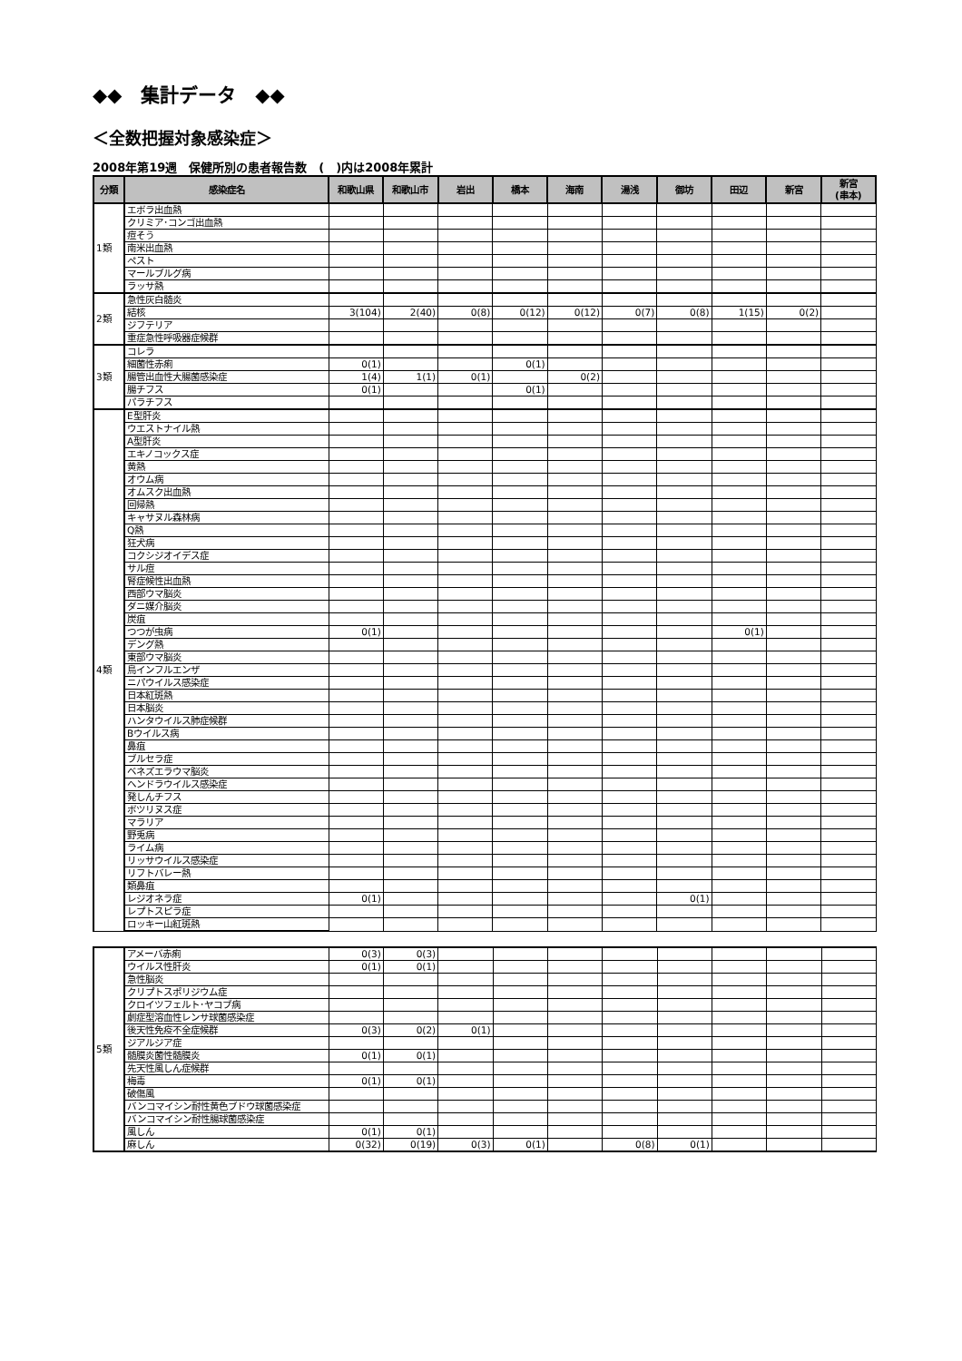◆◆　集計データ　◆◆
＜全数把握対象感染症＞
2008年第19週　保健所別の患者報告数　(　)内は2008年累計
| 分類 | 感染症名 | 和歌山県 | 和歌山市 | 岩出 | 橋本 | 海南 | 湯浅 | 御坊 | 田辺 | 新宮 | 新宮 (串本) |
| --- | --- | --- | --- | --- | --- | --- | --- | --- | --- | --- | --- |
| 1類 | エボラ出血熱 | | | | | | | | | | |
| | クリミア･コンゴ出血熱 | | | | | | | | | | |
| | 痘そう | | | | | | | | | | |
| | 南米出血熱 | | | | | | | | | | |
| | ペスト | | | | | | | | | | |
| | マールブルグ病 | | | | | | | | | | |
| | ラッサ熱 | | | | | | | | | | |
| 2類 | 急性灰白髄炎 | | | | | | | | | | |
| | 結核 | 3(104) | 2(40) | 0(8) | 0(12) | 0(12) | 0(7) | 0(8) | 1(15) | 0(2) | |
| | ジフテリア | | | | | | | | | | |
| | 重症急性呼吸器症候群 | | | | | | | | | | |
| 3類 | コレラ | | | | | | | | | | |
| | 細菌性赤痢 | 0(1) | | | 0(1) | | | | | | |
| | 腸管出血性大腸菌感染症 | 1(4) | 1(1) | 0(1) | | 0(2) | | | | | |
| | 腸チフス | 0(1) | | | 0(1) | | | | | | |
| | パラチフス | | | | | | | | | | |
| 4類 | E型肝炎 | | | | | | | | | | |
| | ウエストナイル熱 | | | | | | | | | | |
| | A型肝炎 | | | | | | | | | | |
| | エキノコックス症 | | | | | | | | | | |
| | 黄熱 | | | | | | | | | | |
| | オウム病 | | | | | | | | | | |
| | オムスク出血熱 | | | | | | | | | | |
| | 回帰熱 | | | | | | | | | | |
| | キャサヌル森林病 | | | | | | | | | | |
| | Q熱 | | | | | | | | | | |
| | 狂犬病 | | | | | | | | | | |
| | コクシジオイデス症 | | | | | | | | | | |
| | サル痘 | | | | | | | | | | |
| | 腎症候性出血熱 | | | | | | | | | | |
| | 西部ウマ脳炎 | | | | | | | | | | |
| | ダニ媒介脳炎 | | | | | | | | | | |
| | 炭疽 | | | | | | | | | | |
| | つつが虫病 | 0(1) | | | | | | | 0(1) | | |
| | デング熱 | | | | | | | | | | |
| | 東部ウマ脳炎 | | | | | | | | | | |
| | 鳥インフルエンザ | | | | | | | | | | |
| | ニパウイルス感染症 | | | | | | | | | | |
| | 日本紅斑熱 | | | | | | | | | | |
| | 日本脳炎 | | | | | | | | | | |
| | ハンタウイルス肺症候群 | | | | | | | | | | |
| | Bウイルス病 | | | | | | | | | | |
| | 鼻疽 | | | | | | | | | | |
| | ブルセラ症 | | | | | | | | | | |
| | ベネズエラウマ脳炎 | | | | | | | | | | |
| | ヘンドラウイルス感染症 | | | | | | | | | | |
| | 発しんチフス | | | | | | | | | | |
| | ボツリヌス症 | | | | | | | | | | |
| | マラリア | | | | | | | | | | |
| | 野兎病 | | | | | | | | | | |
| | ライム病 | | | | | | | | | | |
| | リッサウイルス感染症 | | | | | | | | | | |
| | リフトバレー熱 | | | | | | | | | | |
| | 類鼻疽 | | | | | | | | | | |
| | レジオネラ症 | 0(1) | | | | | | 0(1) | | | |
| | レプトスピラ症 | | | | | | | | | | |
| | ロッキー山紅斑熱 | | | | | | | | | | |
| 5類 | アメーバ赤痢 | 0(3) | 0(3) | | | | | | | | |
| | ウイルス性肝炎 | 0(1) | 0(1) | | | | | | | | |
| | 急性脳炎 | | | | | | | | | | |
| | クリプトスポリジウム症 | | | | | | | | | | |
| | クロイツフェルト･ヤコブ病 | | | | | | | | | | |
| | 劇症型溶血性レンサ球菌感染症 | | | | | | | | | | |
| | 後天性免疫不全症候群 | 0(3) | 0(2) | 0(1) | | | | | | | |
| | ジアルジア症 | | | | | | | | | | |
| | 髄膜炎菌性髄膜炎 | 0(1) | 0(1) | | | | | | | | |
| | 先天性風しん症候群 | | | | | | | | | | |
| | 梅毒 | 0(1) | 0(1) | | | | | | | | |
| | 破傷風 | | | | | | | | | | |
| | バンコマイシン耐性黄色ブドウ球菌感染症 | | | | | | | | | | |
| | バンコマイシン耐性腸球菌感染症 | | | | | | | | | | |
| | 風しん | 0(1) | 0(1) | | | | | | | | |
| | 麻しん | 0(32) | 0(19) | 0(3) | 0(1) | | 0(8) | 0(1) | | | |